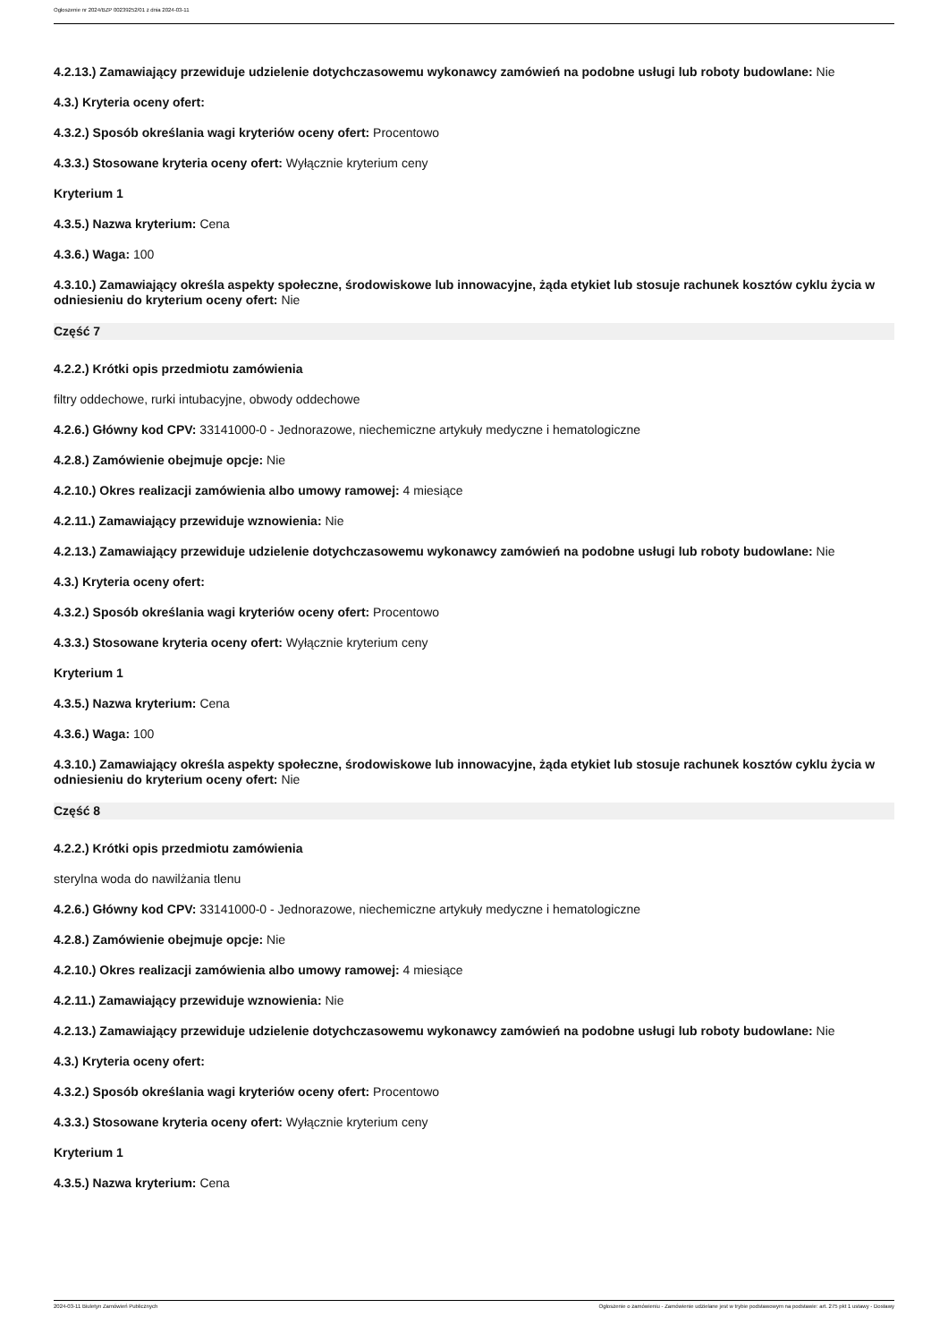Ogłoszenie nr 2024/BZP 00239252/01 z dnia 2024-03-11
4.2.13.) Zamawiający przewiduje udzielenie dotychczasowemu wykonawcy zamówień na podobne usługi lub roboty budowlane: Nie
4.3.) Kryteria oceny ofert:
4.3.2.) Sposób określania wagi kryteriów oceny ofert: Procentowo
4.3.3.) Stosowane kryteria oceny ofert: Wyłącznie kryterium ceny
Kryterium 1
4.3.5.) Nazwa kryterium: Cena
4.3.6.) Waga: 100
4.3.10.) Zamawiający określa aspekty społeczne, środowiskowe lub innowacyjne, żąda etykiet lub stosuje rachunek kosztów cyklu życia w odniesieniu do kryterium oceny ofert: Nie
Część 7
4.2.2.) Krótki opis przedmiotu zamówienia
filtry oddechowe, rurki intubacyjne, obwody oddechowe
4.2.6.) Główny kod CPV: 33141000-0 - Jednorazowe, niechemiczne artykuły medyczne i hematologiczne
4.2.8.) Zamówienie obejmuje opcje: Nie
4.2.10.) Okres realizacji zamówienia albo umowy ramowej: 4 miesiące
4.2.11.) Zamawiający przewiduje wznowienia: Nie
4.2.13.) Zamawiający przewiduje udzielenie dotychczasowemu wykonawcy zamówień na podobne usługi lub roboty budowlane: Nie
4.3.) Kryteria oceny ofert:
4.3.2.) Sposób określania wagi kryteriów oceny ofert: Procentowo
4.3.3.) Stosowane kryteria oceny ofert: Wyłącznie kryterium ceny
Kryterium 1
4.3.5.) Nazwa kryterium: Cena
4.3.6.) Waga: 100
4.3.10.) Zamawiający określa aspekty społeczne, środowiskowe lub innowacyjne, żąda etykiet lub stosuje rachunek kosztów cyklu życia w odniesieniu do kryterium oceny ofert: Nie
Część 8
4.2.2.) Krótki opis przedmiotu zamówienia
sterylna woda do nawilżania tlenu
4.2.6.) Główny kod CPV: 33141000-0 - Jednorazowe, niechemiczne artykuły medyczne i hematologiczne
4.2.8.) Zamówienie obejmuje opcje: Nie
4.2.10.) Okres realizacji zamówienia albo umowy ramowej: 4 miesiące
4.2.11.) Zamawiający przewiduje wznowienia: Nie
4.2.13.) Zamawiający przewiduje udzielenie dotychczasowemu wykonawcy zamówień na podobne usługi lub roboty budowlane: Nie
4.3.) Kryteria oceny ofert:
4.3.2.) Sposób określania wagi kryteriów oceny ofert: Procentowo
4.3.3.) Stosowane kryteria oceny ofert: Wyłącznie kryterium ceny
Kryterium 1
4.3.5.) Nazwa kryterium: Cena
2024-03-11 Biuletyn Zamówień Publicznych Ogłoszenie o zamówieniu - Zamówienie udzielane jest w trybie podstawowym na podstawie: art. 275 pkt 1 ustawy - Dostawy